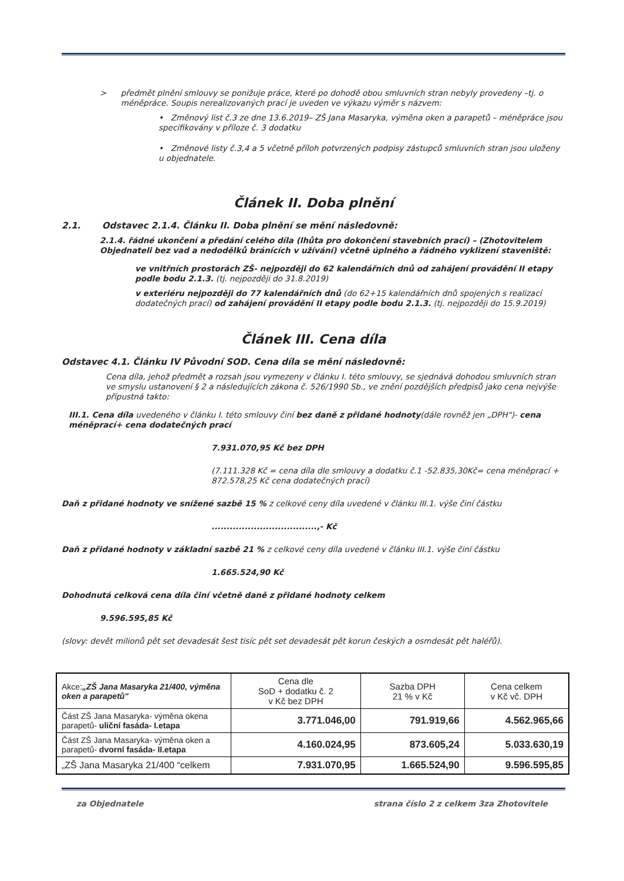> předmět plnění smlouvy se ponižuje práce, které po dohodě obou smluvních stran nebyly provedeny –tj. o méněpráce. Soupis nerealizovaných prací je uveden ve výkazu výměr s názvem:
• Změnový list č.3 ze dne 13.6.2019– ZŠ Jana Masaryka, výměna oken a parapetů – méněpráce jsou specifikovány v příloze č. 3 dodatku
• Změnové listy č.3,4 a 5 včetně příloh potvrzených podpisy zástupců smluvních stran jsou uloženy u objednatele.
Článek II. Doba plnění
2.1. Odstavec 2.1.4. Článku II. Doba plnění se mění následovně:
2.1.4. řádné ukončení a předání celého díla (lhůta pro dokončení stavebních prací) – (Zhotovitelem Objednateli bez vad a nedodělků bránících v užívání) včetně úplného a řádného vyklizení staveniště:
ve vnitřních prostorách ZŠ- nejpozději do 62 kalendářních dnů od zahájení provádění II etapy podle bodu 2.1.3. (tj. nejpozději do 31.8.2019)
v exteriéru nejpozději do 77 kalendářních dnů (do 62+15 kalendářních dnů spojených s realizací dodatečných prací) od zahájení provádění II etapy podle bodu 2.1.3. (tj. nejpozději do 15.9.2019)
Článek III. Cena díla
Odstavec 4.1. Článku IV Původní SOD. Cena díla se mění následovně:
Cena díla, jehož předmět a rozsah jsou vymezeny v článku I. této smlouvy, se sjednává dohodou smluvních stran ve smyslu ustanovení § 2 a následujících zákona č. 526/1990 Sb., ve znění pozdějších předpisů jako cena nejvýše přípustná takto:
III.1. Cena díla uvedeného v článku I. této smlouvy činí bez daně z přidané hodnoty(dále rovněž jen „DPH")- cena méněprací+ cena dodatečných prací
7.931.070,95 Kč bez DPH
(7.111.328 Kč = cena díla dle smlouvy a dodatku č.1 -52.835,30Kč= cena méněprací + 872.578,25 Kč cena dodatečných prací)
Daň z přidané hodnoty ve snížené sazbě 15 % z celkové ceny díla uvedené v článku III.1. výše činí částku
...................................,- Kč
Daň z přidané hodnoty v základní sazbě 21 % z celkové ceny díla uvedené v článku III.1. výše činí částku
1.665.524,90 Kč
Dohodnutá celková cena díla činí včetně daně z přidané hodnoty celkem
9.596.595,85 Kč
(slovy: devět milionů pět set devadesát šest tisíc pět set devadesát pět korun českých a osmdesát pět haléřů).
| Akce: „ZŠ Jana Masaryka 21/400, výměna oken a parapetů" | Cena dle SoD + dodatku č. 2 v Kč bez DPH | Sazba DPH 21 % v Kč | Cena celkem v Kč vč. DPH |
| Část ZŠ Jana Masaryka- výměna okena parapetů- uliční fasáda- I.etapa | 3.771.046,00 | 791.919,66 | 4.562.965,66 |
| Část ZŠ Jana Masaryka- výměna oken a parapetů- dvorní fasáda- II.etapa | 4.160.024,95 | 873.605,24 | 5.033.630,19 |
| „ZŠ Jana Masaryka 21/400 “celkem | 7.931.070,95 | 1.665.524,90 | 9.596.595,85 |
za Objednatele strana číslo 2 z celkem 3za Zhotovitele